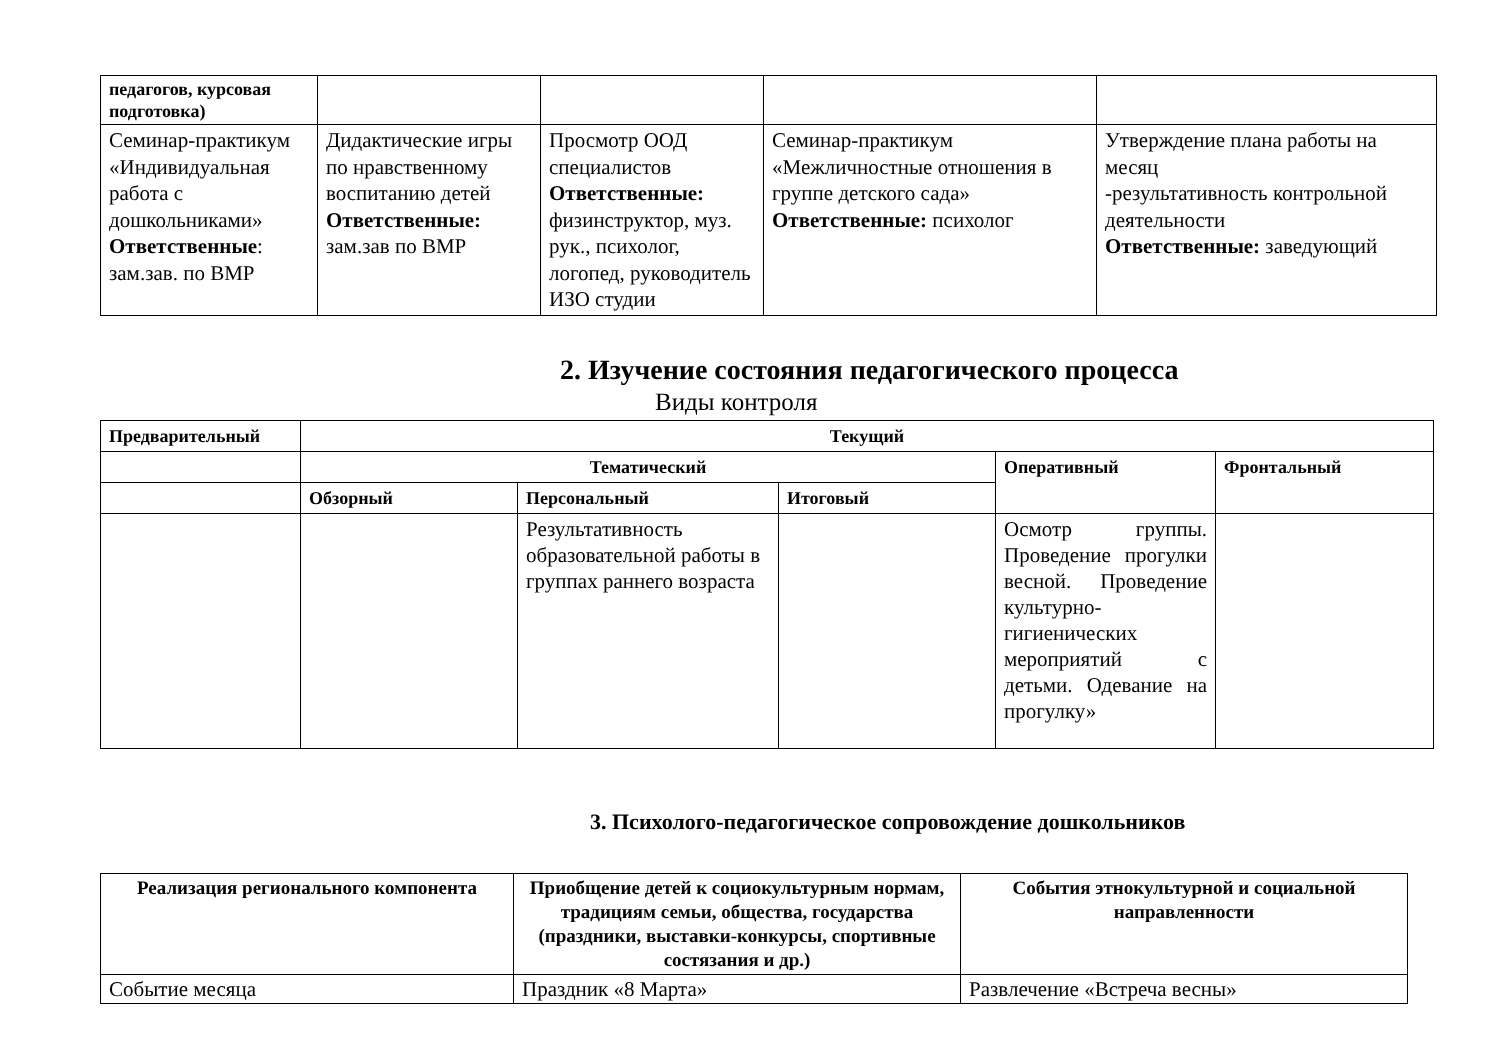| педагогов, курсовая подготовка) | | | | |
| Семинар-практикум «Индивидуальная работа с дошкольниками» Ответственные : зам.зав. по ВМР | Дидактические игры по нравственному воспитанию детей Ответственные: зам.зав по ВМР | Просмотр ООД специалистов Ответственные: физинструктор, муз. рук., психолог, логопед, руководитель ИЗО студии | Семинар-практикум «Межличностные отношения в группе детского сада» Ответственные: психолог | Утверждение плана работы на месяц -результативность контрольной деятельности Ответственные: заведующий |
2. Изучение состояния педагогического процесса
Виды контроля
| Предварительный | Текущий | | | | |
| --- | --- | --- | --- | --- | --- |
| | Тематический | | | Оперативный | Фронтальный |
| | Обзорный | Персональный | Итоговый | | |
| | | Результативность образовательной работы в группах раннего возраста | | Осмотр группы. Проведение прогулки весной. Проведение культурно-гигиенических мероприятий с детьми. Одевание на прогулку» | |
3. Психолого-педагогическое сопровождение дошкольников
| Реализация регионального компонента | Приобщение детей к социокультурным нормам, традициям семьи, общества, государства (праздники, выставки-конкурсы, спортивные состязания и др.) | События этнокультурной и социальной направленности |
| --- | --- | --- |
| Событие месяца | Праздник «8 Марта» | Развлечение «Встреча весны» |